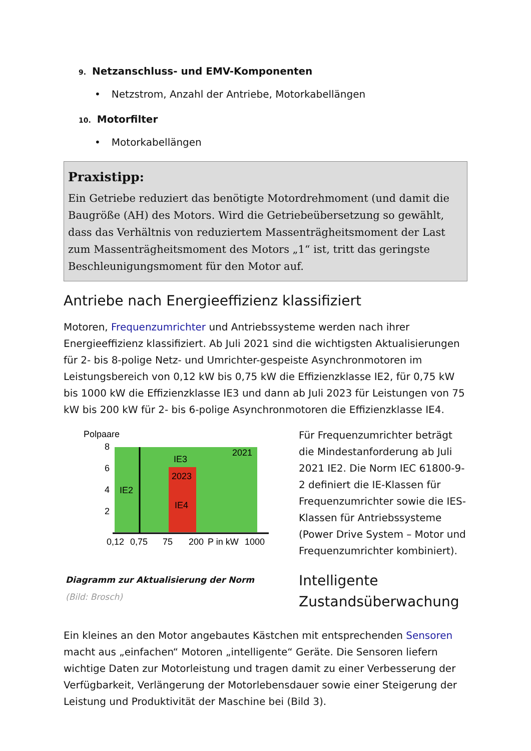9. Netzanschluss- und EMV-Komponenten
• Netzstrom, Anzahl der Antriebe, Motorkabellängen
10. Motorfilter
• Motorkabellängen
Praxistipp:
Ein Getriebe reduziert das benötigte Motordrehmoment (und damit die Baugröße (AH) des Motors. Wird die Getriebeübersetzung so gewählt, dass das Verhältnis von reduziertem Massenträgheitsmoment der Last zum Massenträgheitsmoment des Motors „1“ ist, tritt das geringste Beschleunigungsmoment für den Motor auf.
Antriebe nach Energieeffizienz klassifiziert
Motoren, Frequenzumrichter und Antriebssysteme werden nach ihrer Energieeffizienz klassifiziert. Ab Juli 2021 sind die wichtigsten Aktualisierungen für 2- bis 8-polige Netz- und Umrichter-gespeiste Asynchronmotoren im Leistungsbereich von 0,12 kW bis 0,75 kW die Effizienzklasse IE2, für 0,75 kW bis 1000 kW die Effizienzklasse IE3 und dann ab Juli 2023 für Leistungen von 75 kW bis 200 kW für 2- bis 6-polige Asynchronmotoren die Effizienzklasse IE4.
Polpaare
8
6
4
2
IE3
2021
2023
IE2
IE4
0,12
0,75
75
200
P in kW
1000
Diagramm zur Aktualisierung der Norm
(Bild: Brosch)
Für Frequenzumrichter beträgt die Mindestanforderung ab Juli 2021 IE2. Die Norm IEC 61800-9-2 definiert die IE-Klassen für Frequenzumrichter sowie die IES-Klassen für Antriebssysteme (Power Drive System – Motor und Frequenzumrichter kombiniert).
Intelligente Zustandsüberwachung
Ein kleines an den Motor angebautes Kästchen mit entsprechenden Sensoren macht aus „einfachen“ Motoren „intelligente“ Geräte. Die Sensoren liefern wichtige Daten zur Motorleistung und tragen damit zu einer Verbesserung der Verfügbarkeit, Verlängerung der Motorlebensdauer sowie einer Steigerung der Leistung und Produktivität der Maschine bei (Bild 3).